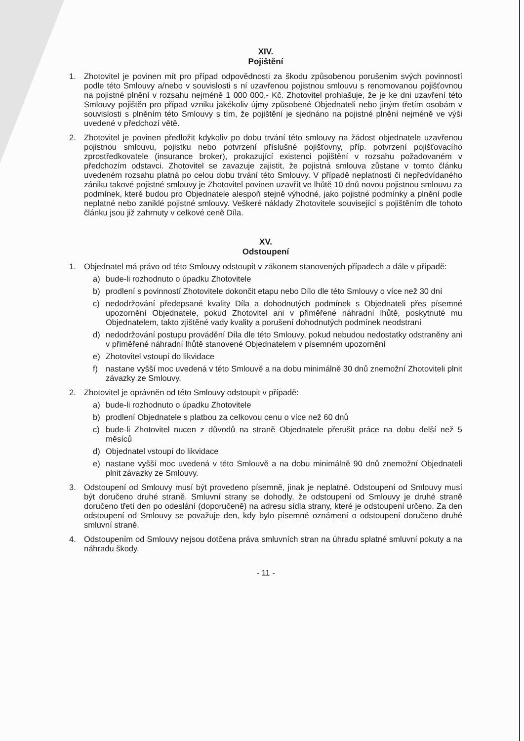XIV.
Pojištění
1. Zhotovitel je povinen mít pro případ odpovědnosti za škodu způsobenou porušením svých povinností podle této Smlouvy a/nebo v souvislosti s ní uzavřenou pojistnou smlouvu s renomovanou pojišťovnou na pojistné plnění v rozsahu nejméně 1 000 000,- Kč. Zhotovitel prohlašuje, že je ke dni uzavření této Smlouvy pojištěn pro případ vzniku jakékoliv újmy způsobené Objednateli nebo jiným třetím osobám v souvislosti s plněním této Smlouvy s tím, že pojištění je sjednáno na pojistné plnění nejméně ve výši uvedené v předchozí větě.
2. Zhotovitel je povinen předložit kdykoliv po dobu trvání této smlouvy na žádost objednatele uzavřenou pojistnou smlouvu, pojistku nebo potvrzení příslušné pojišťovny, příp. potvrzení pojišťovacího zprostředkovatele (insurance broker), prokazující existenci pojištění v rozsahu požadovaném v předchozím odstavci. Zhotovitel se zavazuje zajistit, že pojistná smlouva zůstane v tomto článku uvedeném rozsahu platná po celou dobu trvání této Smlouvy. V případě neplatnosti či nepředvídaného zániku takové pojistné smlouvy je Zhotovitel povinen uzavřít ve lhůtě 10 dnů novou pojistnou smlouvu za podmínek, které budou pro Objednatele alespoň stejně výhodné, jako pojistné podmínky a plnění podle neplatné nebo zaniklé pojistné smlouvy. Veškeré náklady Zhotovitele související s pojištěním dle tohoto článku jsou již zahrnuty v celkové ceně Díla.
XV.
Odstoupení
1. Objednatel má právo od této Smlouvy odstoupit v zákonem stanovených případech a dále v případě:
a) bude-li rozhodnuto o úpadku Zhotovitele
b) prodlení s povinností Zhotovitele dokončit etapu nebo Dílo dle této Smlouvy o více než 30 dní
c) nedodržování předepsané kvality Díla a dohodnutých podmínek s Objednateli přes písemné upozornění Objednatele, pokud Zhotovitel ani v přiměřené náhradní lhůtě, poskytnuté mu Objednatelem, takto zjištěné vady kvality a porušení dohodnutých podmínek neodstraní
d) nedodržování postupu provádění Díla dle této Smlouvy, pokud nebudou nedostatky odstraněny ani v přiměřené náhradní lhůtě stanovené Objednatelem v písemném upozornění
e) Zhotovitel vstoupí do likvidace
f) nastane vyšší moc uvedená v této Smlouvě a na dobu minimálně 30 dnů znemožní Zhotoviteli plnit závazky ze Smlouvy.
2. Zhotovitel je oprávněn od této Smlouvy odstoupit v případě:
a) bude-li rozhodnuto o úpadku Zhotovitele
b) prodlení Objednatele s platbou za celkovou cenu o více než 60 dnů
c) bude-li Zhotovitel nucen z důvodů na straně Objednatele přerušit práce na dobu delší než 5 měsíců
d) Objednatel vstoupí do likvidace
e) nastane vyšší moc uvedená v této Smlouvě a na dobu minimálně 90 dnů znemožní Objednateli plnit závazky ze Smlouvy.
3. Odstoupení od Smlouvy musí být provedeno písemně, jinak je neplatné. Odstoupení od Smlouvy musí být doručeno druhé straně. Smluvní strany se dohodly, že odstoupení od Smlouvy je druhé straně doručeno třetí den po odeslání (doporučeně) na adresu sídla strany, které je odstoupení určeno. Za den odstoupení od Smlouvy se považuje den, kdy bylo písemné oznámení o odstoupení doručeno druhé smluvní straně.
4. Odstoupením od Smlouvy nejsou dotčena práva smluvních stran na úhradu splatné smluvní pokuty a na náhradu škody.
- 11 -